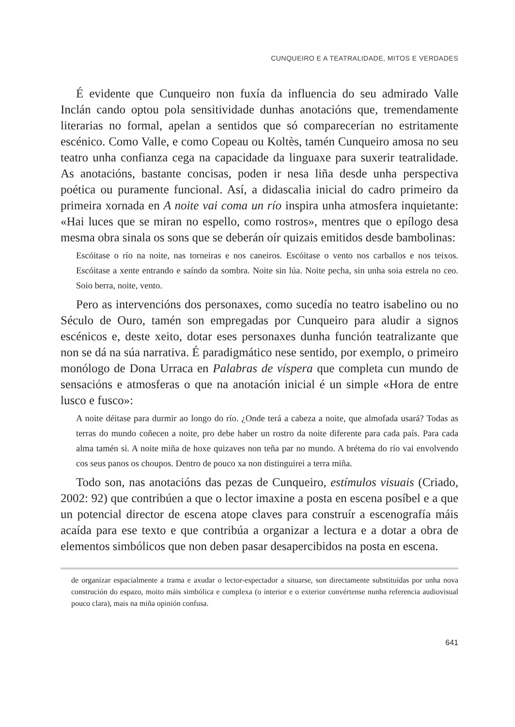CUNQUEIRO E A TEATRALIDADE, MITOS E VERDADES
É evidente que Cunqueiro non fuxía da influencia do seu admirado Valle Inclán cando optou pola sensitividade dunhas anotacións que, tremendamente literarias no formal, apelan a sentidos que só comparecerían no estritamente escénico. Como Valle, e como Copeau ou Koltès, tamén Cunqueiro amosa no seu teatro unha confianza cega na capacidade da linguaxe para suxerir teatralidade. As anotacións, bastante concisas, poden ir nesa liña desde unha perspectiva poética ou puramente funcional. Así, a didascalia inicial do cadro primeiro da primeira xornada en A noite vai coma un río inspira unha atmosfera inquietante: «Hai luces que se miran no espello, como rostros», mentres que o epílogo desa mesma obra sinala os sons que se deberán oír quizais emitidos desde bambolinas:
Escóitase o río na noite, nas torneiras e nos caneiros. Escóitase o vento nos carballos e nos teixos. Escóitase a xente entrando e saíndo da sombra. Noite sin lúa. Noite pecha, sin unha soia estrela no ceo. Soio berra, noite, vento.
Pero as intervencións dos personaxes, como sucedía no teatro isabelino ou no Século de Ouro, tamén son empregadas por Cunqueiro para aludir a signos escénicos e, deste xeito, dotar eses personaxes dunha función teatralizante que non se dá na súa narrativa. É paradigmático nese sentido, por exemplo, o primeiro monólogo de Dona Urraca en Palabras de víspera que completa cun mundo de sensacións e atmosferas o que na anotación inicial é un simple «Hora de entre lusco e fusco»:
A noite déitase para durmir ao longo do río. ¿Onde terá a cabeza a noite, que almofada usará? Todas as terras do mundo coñecen a noite, pro debe haber un rostro da noite diferente para cada país. Para cada alma tamén si. A noite miña de hoxe quizaves non teña par no mundo. A brétema do río vai envolvendo cos seus panos os choupos. Dentro de pouco xa non distinguirei a terra miña.
Todo son, nas anotacións das pezas de Cunqueiro, estímulos visuais (Criado, 2002: 92) que contribúen a que o lector imaxine a posta en escena posíbel e a que un potencial director de escena atope claves para construír a escenografía máis acaída para ese texto e que contribúa a organizar a lectura e a dotar a obra de elementos simbólicos que non deben pasar desapercibidos na posta en escena.
de organizar espacialmente a trama e axudar o lector-espectador a situarse, son directamente substituídas por unha nova construción do espazo, moito máis simbólica e complexa (o interior e o exterior convértense nunha referencia audiovisual pouco clara), mais na miña opinión confusa.
641